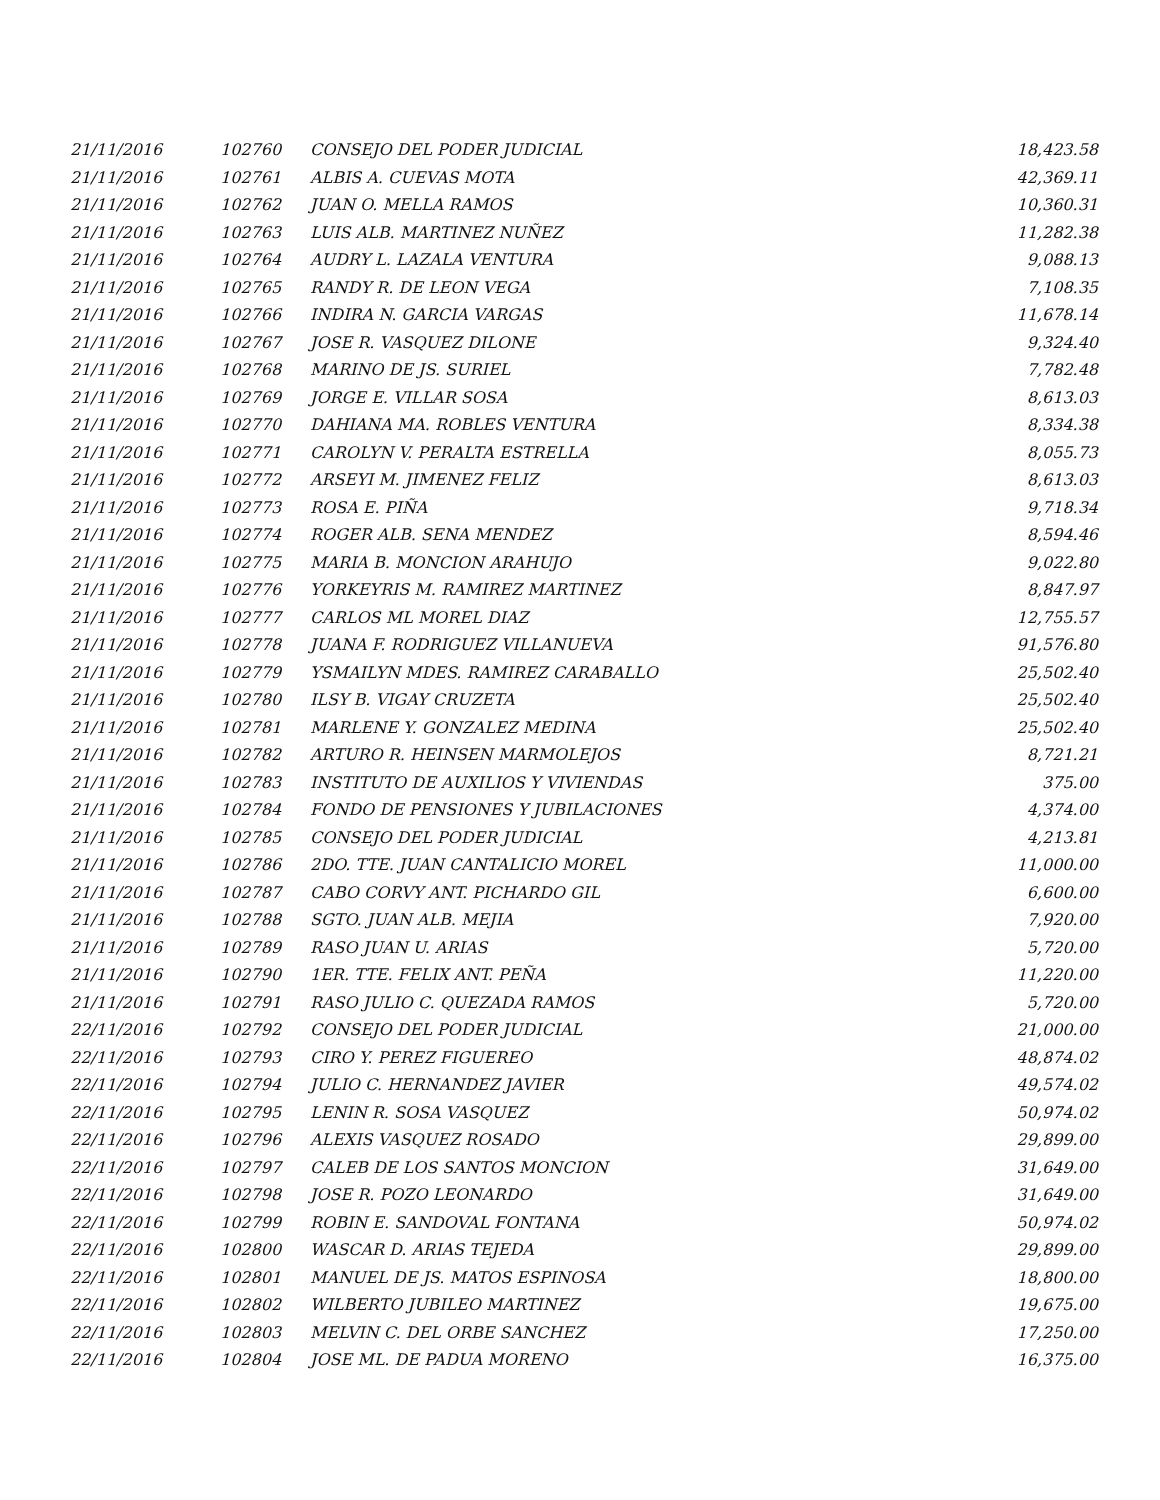| 21/11/2016 | 102760 | CONSEJO DEL PODER JUDICIAL | 18,423.58 |
| 21/11/2016 | 102761 | ALBIS A. CUEVAS MOTA | 42,369.11 |
| 21/11/2016 | 102762 | JUAN O. MELLA RAMOS | 10,360.31 |
| 21/11/2016 | 102763 | LUIS ALB. MARTINEZ NUÑEZ | 11,282.38 |
| 21/11/2016 | 102764 | AUDRY L. LAZALA VENTURA | 9,088.13 |
| 21/11/2016 | 102765 | RANDY R. DE LEON VEGA | 7,108.35 |
| 21/11/2016 | 102766 | INDIRA N. GARCIA VARGAS | 11,678.14 |
| 21/11/2016 | 102767 | JOSE R. VASQUEZ DILONE | 9,324.40 |
| 21/11/2016 | 102768 | MARINO DE JS. SURIEL | 7,782.48 |
| 21/11/2016 | 102769 | JORGE E. VILLAR SOSA | 8,613.03 |
| 21/11/2016 | 102770 | DAHIANA MA. ROBLES VENTURA | 8,334.38 |
| 21/11/2016 | 102771 | CAROLYN V. PERALTA ESTRELLA | 8,055.73 |
| 21/11/2016 | 102772 | ARSEYI M. JIMENEZ FELIZ | 8,613.03 |
| 21/11/2016 | 102773 | ROSA E. PIÑA | 9,718.34 |
| 21/11/2016 | 102774 | ROGER ALB. SENA MENDEZ | 8,594.46 |
| 21/11/2016 | 102775 | MARIA B. MONCION ARAHUJO | 9,022.80 |
| 21/11/2016 | 102776 | YORKEYRIS M. RAMIREZ MARTINEZ | 8,847.97 |
| 21/11/2016 | 102777 | CARLOS ML MOREL DIAZ | 12,755.57 |
| 21/11/2016 | 102778 | JUANA F. RODRIGUEZ VILLANUEVA | 91,576.80 |
| 21/11/2016 | 102779 | YSMAILYN MDES. RAMIREZ CARABALLO | 25,502.40 |
| 21/11/2016 | 102780 | ILSY B. VIGAY CRUZETA | 25,502.40 |
| 21/11/2016 | 102781 | MARLENE Y. GONZALEZ MEDINA | 25,502.40 |
| 21/11/2016 | 102782 | ARTURO R. HEINSEN MARMOLEJOS | 8,721.21 |
| 21/11/2016 | 102783 | INSTITUTO DE AUXILIOS Y VIVIENDAS | 375.00 |
| 21/11/2016 | 102784 | FONDO DE PENSIONES Y JUBILACIONES | 4,374.00 |
| 21/11/2016 | 102785 | CONSEJO DEL PODER JUDICIAL | 4,213.81 |
| 21/11/2016 | 102786 | 2DO. TTE. JUAN CANTALICIO MOREL | 11,000.00 |
| 21/11/2016 | 102787 | CABO CORVY ANT. PICHARDO GIL | 6,600.00 |
| 21/11/2016 | 102788 | SGTO. JUAN ALB. MEJIA | 7,920.00 |
| 21/11/2016 | 102789 | RASO JUAN U. ARIAS | 5,720.00 |
| 21/11/2016 | 102790 | 1ER. TTE. FELIX ANT. PEÑA | 11,220.00 |
| 21/11/2016 | 102791 | RASO JULIO C. QUEZADA RAMOS | 5,720.00 |
| 22/11/2016 | 102792 | CONSEJO DEL PODER JUDICIAL | 21,000.00 |
| 22/11/2016 | 102793 | CIRO Y. PEREZ FIGUEREO | 48,874.02 |
| 22/11/2016 | 102794 | JULIO C. HERNANDEZ JAVIER | 49,574.02 |
| 22/11/2016 | 102795 | LENIN R. SOSA VASQUEZ | 50,974.02 |
| 22/11/2016 | 102796 | ALEXIS VASQUEZ ROSADO | 29,899.00 |
| 22/11/2016 | 102797 | CALEB DE LOS SANTOS MONCION | 31,649.00 |
| 22/11/2016 | 102798 | JOSE R. POZO LEONARDO | 31,649.00 |
| 22/11/2016 | 102799 | ROBIN E. SANDOVAL FONTANA | 50,974.02 |
| 22/11/2016 | 102800 | WASCAR D. ARIAS TEJEDA | 29,899.00 |
| 22/11/2016 | 102801 | MANUEL DE JS. MATOS ESPINOSA | 18,800.00 |
| 22/11/2016 | 102802 | WILBERTO JUBILEO MARTINEZ | 19,675.00 |
| 22/11/2016 | 102803 | MELVIN C. DEL ORBE SANCHEZ | 17,250.00 |
| 22/11/2016 | 102804 | JOSE ML. DE PADUA MORENO | 16,375.00 |